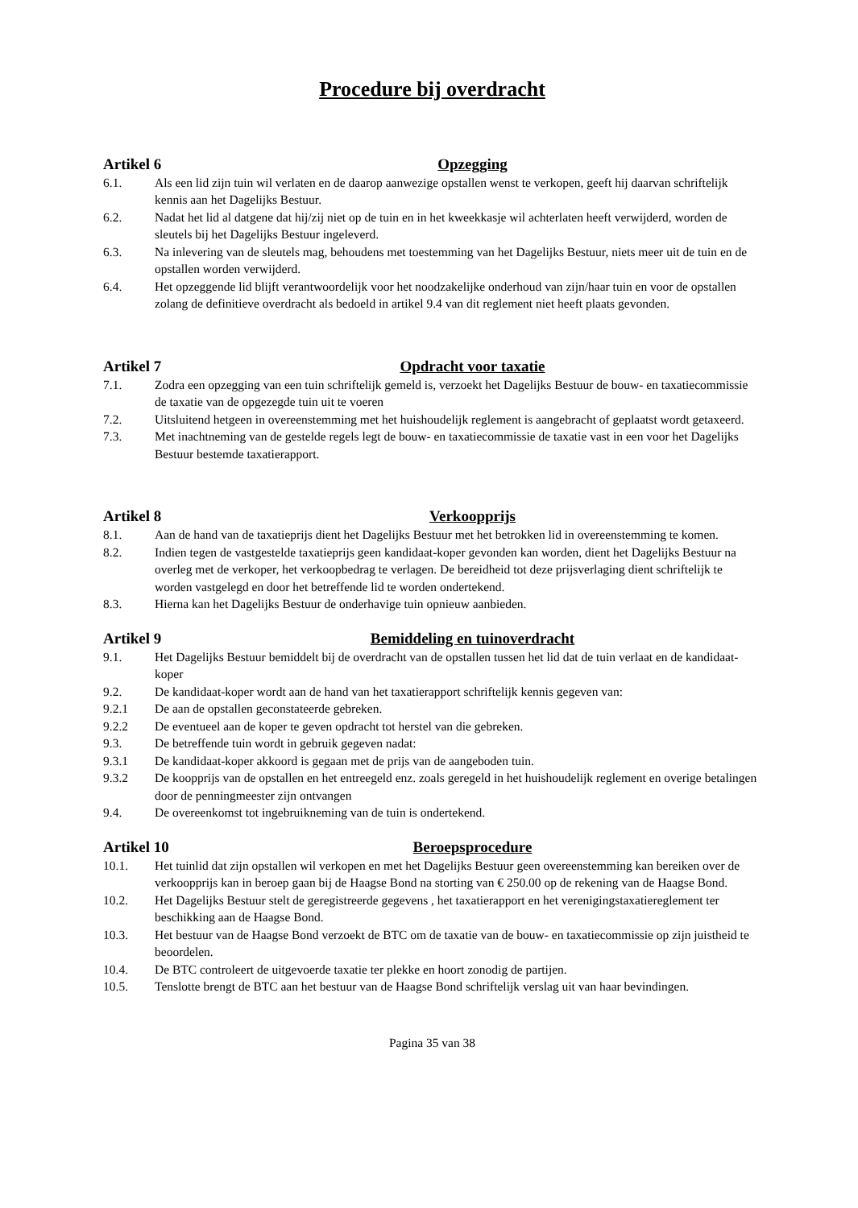Procedure bij overdracht
Artikel 6 Opzegging
6.1. Als een lid zijn tuin wil verlaten en de daarop aanwezige opstallen wenst te verkopen, geeft hij daarvan schriftelijk kennis aan het Dagelijks Bestuur.
6.2. Nadat het lid al datgene dat hij/zij niet op de tuin en in het kweekkasje wil achterlaten heeft verwijderd, worden de sleutels bij het Dagelijks Bestuur ingeleverd.
6.3. Na inlevering van de sleutels mag, behoudens met toestemming van het Dagelijks Bestuur, niets meer uit de tuin en de opstallen worden verwijderd.
6.4. Het opzeggende lid blijft verantwoordelijk voor het noodzakelijke onderhoud van zijn/haar tuin en voor de opstallen zolang de definitieve overdracht als bedoeld in artikel 9.4 van dit reglement niet heeft plaats gevonden.
Artikel 7 Opdracht voor taxatie
7.1. Zodra een opzegging van een tuin schriftelijk gemeld is, verzoekt het Dagelijks Bestuur de bouw- en taxatiecommissie de taxatie van de opgezegde tuin uit te voeren
7.2. Uitsluitend hetgeen in overeenstemming met het huishoudelijk reglement is aangebracht of geplaatst wordt getaxeerd.
7.3. Met inachtneming van de gestelde regels legt de bouw- en taxatiecommissie de taxatie vast in een voor het Dagelijks Bestuur bestemde taxatierapport.
Artikel 8 Verkoopprijs
8.1. Aan de hand van de taxatieprijs dient het Dagelijks Bestuur met het betrokken lid in overeenstemming te komen.
8.2. Indien tegen de vastgestelde taxatieprijs geen kandidaat-koper gevonden kan worden, dient het Dagelijks Bestuur na overleg met de verkoper, het verkoopbedrag te verlagen. De bereidheid tot deze prijsverlaging dient schriftelijk te worden vastgelegd en door het betreffende lid te worden ondertekend.
8.3. Hierna kan het Dagelijks Bestuur de onderhavige tuin opnieuw aanbieden.
Artikel 9 Bemiddeling en tuinoverdracht
9.1. Het Dagelijks Bestuur bemiddelt bij de overdracht van de opstallen tussen het lid dat de tuin verlaat en de kandidaat-koper
9.2. De kandidaat-koper wordt aan de hand van het taxatierapport schriftelijk kennis gegeven van:
9.2.1 De aan de opstallen geconstateerde gebreken.
9.2.2 De eventueel aan de koper te geven opdracht tot herstel van die gebreken.
9.3. De betreffende tuin wordt in gebruik gegeven nadat:
9.3.1 De kandidaat-koper akkoord is gegaan met de prijs van de aangeboden tuin.
9.3.2 De koopprijs van de opstallen en het entreegeld enz. zoals geregeld in het huishoudelijk reglement en overige betalingen door de penningmeester zijn ontvangen
9.4. De overeenkomst tot ingebruikneming van de tuin is ondertekend.
Artikel 10 Beroepsprocedure
10.1. Het tuinlid dat zijn opstallen wil verkopen en met het Dagelijks Bestuur geen overeenstemming kan bereiken over de verkoopprijs kan in beroep gaan bij de Haagse Bond na storting van € 250.00 op de rekening van de Haagse Bond.
10.2. Het Dagelijks Bestuur stelt de geregistreerde gegevens , het taxatierapport en het verenigingstaxatiereglement ter beschikking aan de Haagse Bond.
10.3. Het bestuur van de Haagse Bond verzoekt de BTC om de taxatie van de bouw- en taxatiecommissie op zijn juistheid te beoordelen.
10.4. De BTC controleert de uitgevoerde taxatie ter plekke en hoort zonodig de partijen.
10.5. Tenslotte brengt de BTC aan het bestuur van de Haagse Bond schriftelijk verslag uit van haar bevindingen.
Pagina 35 van 38